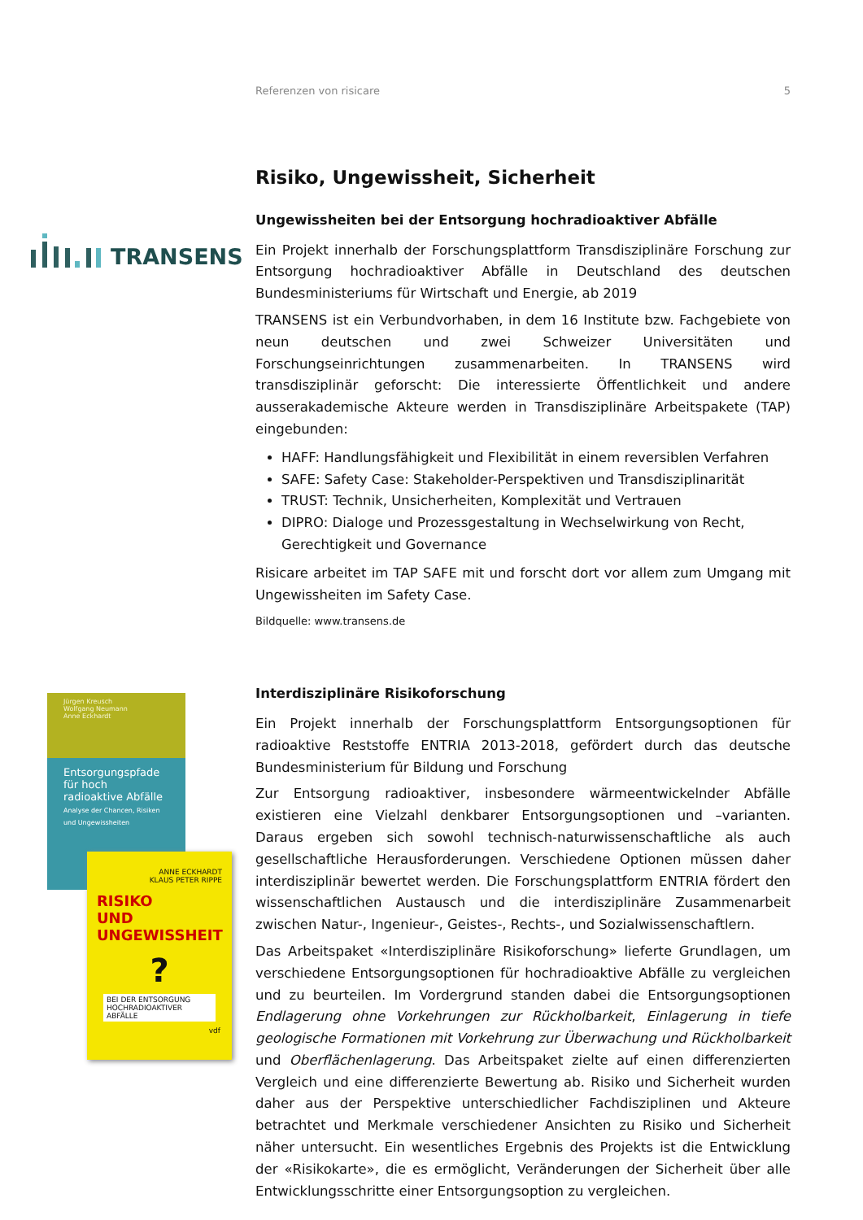Referenzen von risicare 5
TRANSENS
Jürgen Kreusch
Wolfgang Neumann
Anne Eckhardt
Entsorgungspfade für hoch radioaktive Abfälle
Analyse der Chancen, Risiken und Ungewissheiten
ANNE ECKHARDT
KLAUS PETER RIPPE
RISIKO
UND
UNGEWISSHEIT
?
BEI DER ENTSORGUNG HOCHRADIOAKTIVER ABFÄLLE
vdf
Risiko, Ungewissheit, Sicherheit
Ungewissheiten bei der Entsorgung hochradioaktiver Abfälle
Ein Projekt innerhalb der Forschungsplattform Transdisziplinäre Forschung zur Entsorgung hochradioaktiver Abfälle in Deutschland des deutschen Bundesministeriums für Wirtschaft und Energie, ab 2019
TRANSENS ist ein Verbundvorhaben, in dem 16 Institute bzw. Fachgebiete von neun deutschen und zwei Schweizer Universitäten und Forschungseinrichtungen zusammenarbeiten. In TRANSENS wird transdisziplinär geforscht: Die interessierte Öffentlichkeit und andere ausserakademische Akteure werden in Transdisziplinäre Arbeitspakete (TAP) eingebunden:
HAFF: Handlungsfähigkeit und Flexibilität in einem reversiblen Verfahren
SAFE: Safety Case: Stakeholder-Perspektiven und Transdisziplinarität
TRUST: Technik, Unsicherheiten, Komplexität und Vertrauen
DIPRO: Dialoge und Prozessgestaltung in Wechselwirkung von Recht, Gerechtigkeit und Governance
Risicare arbeitet im TAP SAFE mit und forscht dort vor allem zum Umgang mit Ungewissheiten im Safety Case.
Bildquelle: www.transens.de
Interdisziplinäre Risikoforschung
Ein Projekt innerhalb der Forschungsplattform Entsorgungsoptionen für radioaktive Reststoffe ENTRIA 2013-2018, gefördert durch das deutsche Bundesministerium für Bildung und Forschung
Zur Entsorgung radioaktiver, insbesondere wärmeentwickelnder Abfälle existieren eine Vielzahl denkbarer Entsorgungsoptionen und –varianten. Daraus ergeben sich sowohl technisch-naturwissenschaftliche als auch gesellschaftliche Herausforderungen. Verschiedene Optionen müssen daher interdisziplinär bewertet werden. Die Forschungsplattform ENTRIA fördert den wissenschaftlichen Austausch und die interdisziplinäre Zusammenarbeit zwischen Natur-, Ingenieur-, Geistes-, Rechts-, und Sozialwissenschaftlern.
Das Arbeitspaket «Interdisziplinäre Risikoforschung» lieferte Grundlagen, um verschiedene Entsorgungsoptionen für hochradioaktive Abfälle zu vergleichen und zu beurteilen. Im Vordergrund standen dabei die Entsorgungsoptionen Endlagerung ohne Vorkehrungen zur Rückholbarkeit, Einlagerung in tiefe geologische Formationen mit Vorkehrung zur Überwachung und Rückholbarkeit und Oberflächenlagerung. Das Arbeitspaket zielte auf einen differenzierten Vergleich und eine differenzierte Bewertung ab. Risiko und Sicherheit wurden daher aus der Perspektive unterschiedlicher Fachdisziplinen und Akteure betrachtet und Merkmale verschiedener Ansichten zu Risiko und Sicherheit näher untersucht. Ein wesentliches Ergebnis des Projekts ist die Entwicklung der «Risikokarte», die es ermöglicht, Veränderungen der Sicherheit über alle Entwicklungsschritte einer Entsorgungsoption zu vergleichen.